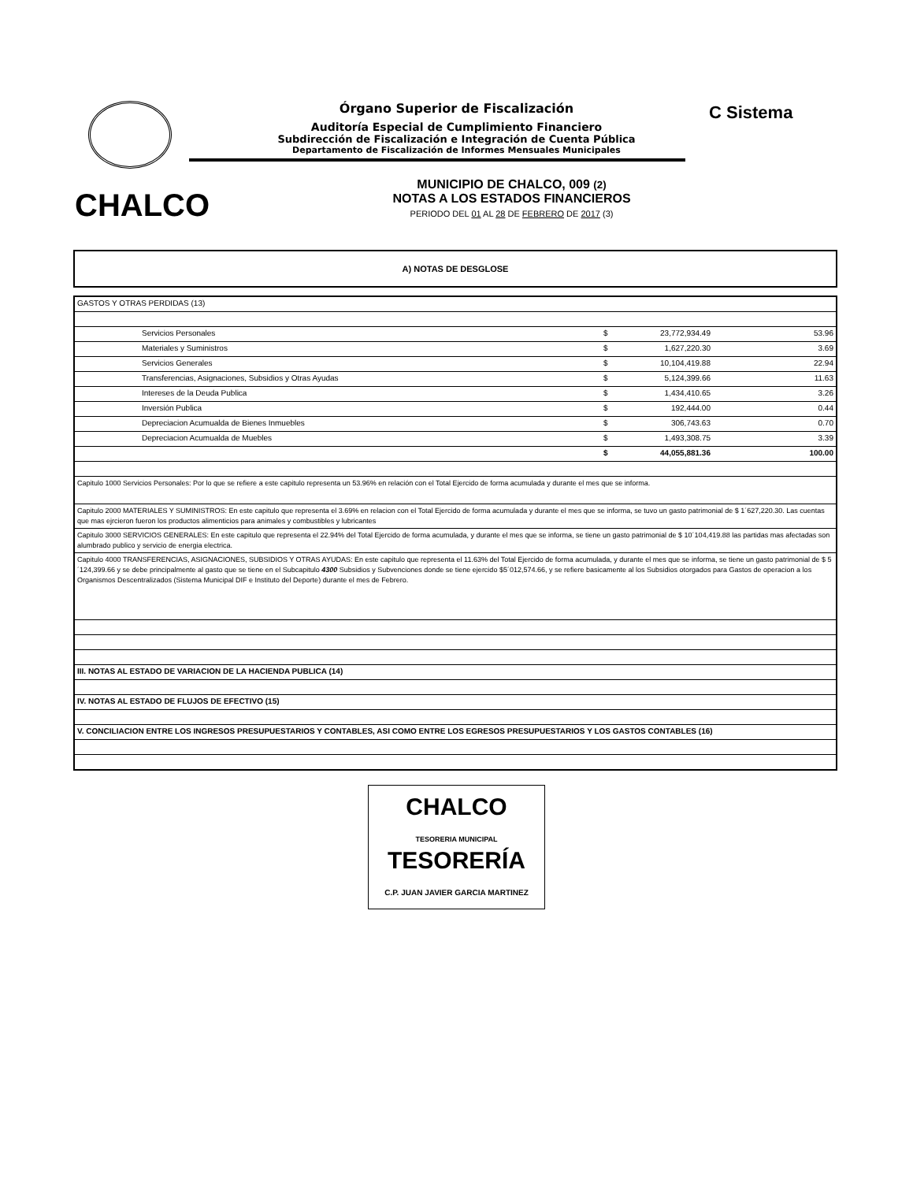C Sistema
Órgano Superior de Fiscalización
Auditoría Especial de Cumplimiento Financiero
Subdirección de Fiscalización e Integración de Cuenta Pública
Departamento de Fiscalización de Informes Mensuales Municipales
CHALCO
MUNICIPIO DE CHALCO, 009 (2)
NOTAS A LOS ESTADOS FINANCIEROS
PERIODO DEL 01 AL 28 DE FEBRERO DE 2017 (3)
A) NOTAS DE DESGLOSE
| GASTOS Y OTRAS PERDIDAS (13) | | | |
| Servicios Personales | $ | 23,772,934.49 | 53.96 |
| Materiales y Suministros | $ | 1,627,220.30 | 3.69 |
| Servicios Generales | $ | 10,104,419.88 | 22.94 |
| Transferencias, Asignaciones, Subsidios y Otras Ayudas | $ | 5,124,399.66 | 11.63 |
| Intereses de la Deuda Publica | $ | 1,434,410.65 | 3.26 |
| Inversión Publica | $ | 192,444.00 | 0.44 |
| Depreciacion Acumualda de Bienes Inmuebles | $ | 306,743.63 | 0.70 |
| Depreciacion Acumualda de Muebles | $ | 1,493,308.75 | 3.39 |
| | $ | 44,055,881.36 | 100.00 |
| Capitulo 1000 Servicios Personales: Por lo que se refiere a este capitulo representa un 53.96% en relación con el Total Ejercido de forma acumulada y durante el mes que se informa. | | | |
| Capitulo 2000 MATERIALES Y SUMINISTROS: En este capitulo que representa el 3.69% en relacion con el Total Ejercido de forma acumulada y durante el mes que se informa, se tuvo un gasto patrimonial de $ 1´627,220.30. Las cuentas que mas ejrcieron fueron los productos alimenticios para animales y combustibles y lubricantes | | | |
| Capitulo 3000 SERVICIOS GENERALES: En este capitulo que representa el 22.94% del Total Ejercido de forma acumulada, y durante el mes que se informa, se tiene un gasto patrimonial de $ 10´104,419.88 las partidas mas afectadas son alumbrado publico y servicio de energia electrica. | | | |
| Capitulo 4000 TRANSFERENCIAS, ASIGNACIONES, SUBSIDIOS Y OTRAS AYUDAS: En este capitulo que representa el 11.63% del Total Ejercido de forma acumulada, y durante el mes que se informa, se tiene un gasto patrimonial de $ 5´124,399.66 y se debe principalmente al gasto que se tiene en el Subcapitulo 4300 Subsidios y Subvenciones donde se tiene ejercido $5´012,574.66, y se refiere basicamente al los Subsidios otorgados para Gastos de operacion a los Organismos Descentralizados (Sistema Municipal DIF e Instituto del Deporte) durante el mes de Febrero. | | | |
| III. NOTAS AL ESTADO DE VARIACION DE LA HACIENDA PUBLICA (14) | | | |
| IV. NOTAS AL ESTADO DE FLUJOS DE EFECTIVO (15) | | | |
| V. CONCILIACION ENTRE LOS INGRESOS PRESUPUESTARIOS Y CONTABLES, ASI COMO ENTRE LOS EGRESOS PRESUPUESTARIOS Y LOS GASTOS CONTABLES (16) | | | |
CHALCO
TESORERIA MUNICIPAL
TESORERÍA
C.P. JUAN JAVIER GARCIA MARTINEZ